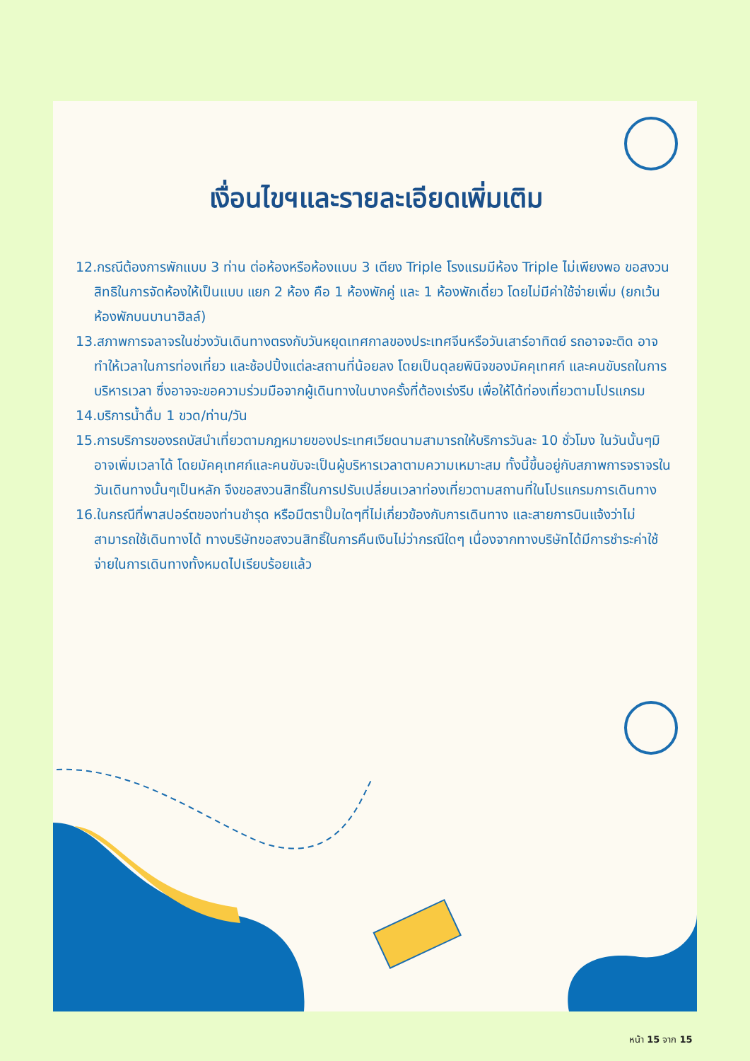เงื่อนไขฯและรายละเอียดเพิ่มเติม
12.กรณีต้องการพักแบบ 3 ท่าน ต่อห้องหรือห้องแบบ 3 เตียง Triple โรงแรมมีห้อง Triple ไม่เพียงพอ ขอสงวนสิทธิในการจัดห้องให้เป็นแบบ แยก 2 ห้อง คือ 1 ห้องพักคู่ และ 1 ห้องพักเดี่ยว โดยไม่มีค่าใช้จ่ายเพิ่ม (ยกเว้นห้องพักบนบานาฮิลล์)
13.สภาพการจลาจรในช่วงวันเดินทางตรงกับวันหยุดเทศกาลของประเทศจีนหรือวันเสาร์อาทิตย์ รถอาจจะติด อาจทำให้เวลาในการท่องเที่ยว และช้อปปิ้งแต่ละสถานที่น้อยลง โดยเป็นดุลยพินิจของมัคคุเทศก์ และคนขับรถในการบริหารเวลา ซึ่งอาจจะขอความร่วมมือจากผู้เดินทางในบางครั้งที่ต้องเร่งรีบ เพื่อให้ได้ท่องเที่ยวตามโปรแกรม
14.บริการน้ำดื่ม 1 ขวด/ท่าน/วัน
15.การบริการของรถบัสนำเที่ยวตามกฎหมายของประเทศเวียดนามสามารถให้บริการวันละ 10 ชั่วโมง ในวันนั้นๆมิอาจเพิ่มเวลาได้ โดยมัคคุเทศก์และคนขับจะเป็นผู้บริหารเวลาตามความเหมาะสม ทั้งนี้ขึ้นอยู่กับสภาพการจราจรในวันเดินทางนั้นๆเป็นหลัก จึงขอสงวนสิทธิ์ในการปรับเปลี่ยนเวลาท่องเที่ยวตามสถานที่ในโปรแกรมการเดินทาง
16.ในกรณีที่พาสปอร์ตของท่านชำรุด หรือมีตราปั๊มใดๆที่ไม่เกี่ยวข้องกับการเดินทาง และสายการบินแจ้งว่าไม่สามารถใช้เดินทางได้ ทางบริษัทขอสงวนสิทธิ์ในการคืนเงินไม่ว่ากรณีใดๆ เนื่องจากทางบริษัทได้มีการชำระค่าใช้จ่ายในการเดินทางทั้งหมดไปเรียบร้อยแล้ว
หน้า 15 จาก 15